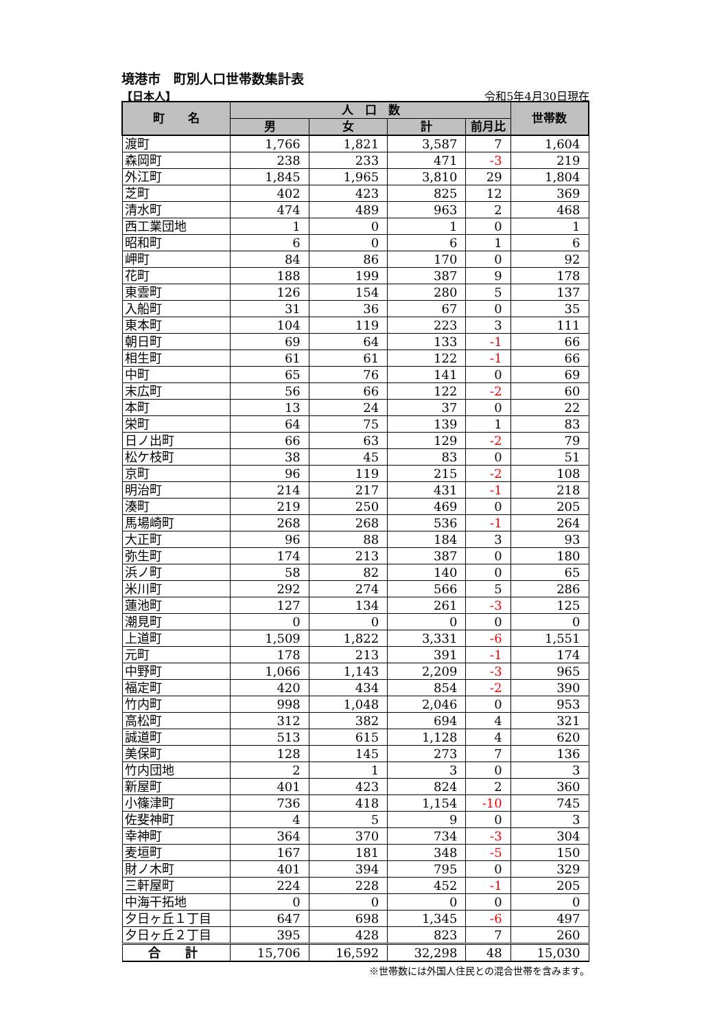境港市　町別人口世帯数集計表
【日本人】 令和5年4月30日現在
| 町 名 | 人 口 数 | | | | 世帯数 |
| --- | --- | --- | --- | --- | --- |
| | 男 | 女 | 計 | 前月比 | |
| 渡町 | 1,766 | 1,821 | 3,587 | 7 | 1,604 |
| 森岡町 | 238 | 233 | 471 | -3 | 219 |
| 外江町 | 1,845 | 1,965 | 3,810 | 29 | 1,804 |
| 芝町 | 402 | 423 | 825 | 12 | 369 |
| 清水町 | 474 | 489 | 963 | 2 | 468 |
| 西工業団地 | 1 | 0 | 1 | 0 | 1 |
| 昭和町 | 6 | 0 | 6 | 1 | 6 |
| 岬町 | 84 | 86 | 170 | 0 | 92 |
| 花町 | 188 | 199 | 387 | 9 | 178 |
| 東雲町 | 126 | 154 | 280 | 5 | 137 |
| 入船町 | 31 | 36 | 67 | 0 | 35 |
| 東本町 | 104 | 119 | 223 | 3 | 111 |
| 朝日町 | 69 | 64 | 133 | -1 | 66 |
| 相生町 | 61 | 61 | 122 | -1 | 66 |
| 中町 | 65 | 76 | 141 | 0 | 69 |
| 末広町 | 56 | 66 | 122 | -2 | 60 |
| 本町 | 13 | 24 | 37 | 0 | 22 |
| 栄町 | 64 | 75 | 139 | 1 | 83 |
| 日ノ出町 | 66 | 63 | 129 | -2 | 79 |
| 松ケ枝町 | 38 | 45 | 83 | 0 | 51 |
| 京町 | 96 | 119 | 215 | -2 | 108 |
| 明治町 | 214 | 217 | 431 | -1 | 218 |
| 湊町 | 219 | 250 | 469 | 0 | 205 |
| 馬場崎町 | 268 | 268 | 536 | -1 | 264 |
| 大正町 | 96 | 88 | 184 | 3 | 93 |
| 弥生町 | 174 | 213 | 387 | 0 | 180 |
| 浜ノ町 | 58 | 82 | 140 | 0 | 65 |
| 米川町 | 292 | 274 | 566 | 5 | 286 |
| 蓮池町 | 127 | 134 | 261 | -3 | 125 |
| 潮見町 | 0 | 0 | 0 | 0 | 0 |
| 上道町 | 1,509 | 1,822 | 3,331 | -6 | 1,551 |
| 元町 | 178 | 213 | 391 | -1 | 174 |
| 中野町 | 1,066 | 1,143 | 2,209 | -3 | 965 |
| 福定町 | 420 | 434 | 854 | -2 | 390 |
| 竹内町 | 998 | 1,048 | 2,046 | 0 | 953 |
| 高松町 | 312 | 382 | 694 | 4 | 321 |
| 誠道町 | 513 | 615 | 1,128 | 4 | 620 |
| 美保町 | 128 | 145 | 273 | 7 | 136 |
| 竹内団地 | 2 | 1 | 3 | 0 | 3 |
| 新屋町 | 401 | 423 | 824 | 2 | 360 |
| 小篠津町 | 736 | 418 | 1,154 | -10 | 745 |
| 佐斐神町 | 4 | 5 | 9 | 0 | 3 |
| 幸神町 | 364 | 370 | 734 | -3 | 304 |
| 麦垣町 | 167 | 181 | 348 | -5 | 150 |
| 財ノ木町 | 401 | 394 | 795 | 0 | 329 |
| 三軒屋町 | 224 | 228 | 452 | -1 | 205 |
| 中海干拓地 | 0 | 0 | 0 | 0 | 0 |
| 夕日ヶ丘１丁目 | 647 | 698 | 1,345 | -6 | 497 |
| 夕日ヶ丘２丁目 | 395 | 428 | 823 | 7 | 260 |
| 合 計 | 15,706 | 16,592 | 32,298 | 48 | 15,030 |
※世帯数には外国人住民との混合世帯を含みます。